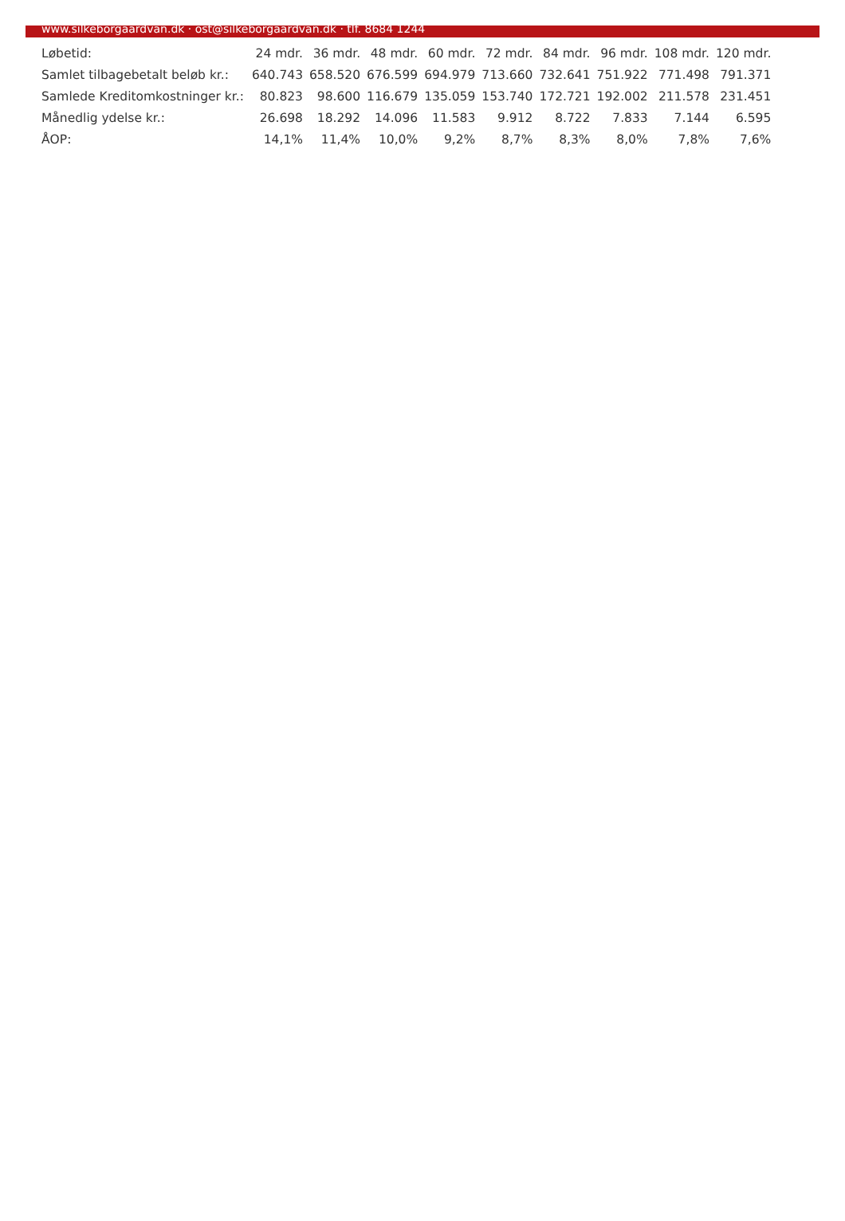www.silkeborgaardvan.dk · ost@silkeborgaardvan.dk · tlf. 8684 1244
| Løbetid: | 24 mdr. | 36 mdr. | 48 mdr. | 60 mdr. | 72 mdr. | 84 mdr. | 96 mdr. | 108 mdr. | 120 mdr. |
| --- | --- | --- | --- | --- | --- | --- | --- | --- | --- |
| Samlet tilbagebetalt beløb kr.: | 640.743 | 658.520 | 676.599 | 694.979 | 713.660 | 732.641 | 751.922 | 771.498 | 791.371 |
| Samlede Kreditomkostninger kr.: | 80.823 | 98.600 | 116.679 | 135.059 | 153.740 | 172.721 | 192.002 | 211.578 | 231.451 |
| Månedlig ydelse kr.: | 26.698 | 18.292 | 14.096 | 11.583 | 9.912 | 8.722 | 7.833 | 7.144 | 6.595 |
| ÅOP: | 14,1% | 11,4% | 10,0% | 9,2% | 8,7% | 8,3% | 8,0% | 7,8% | 7,6% |